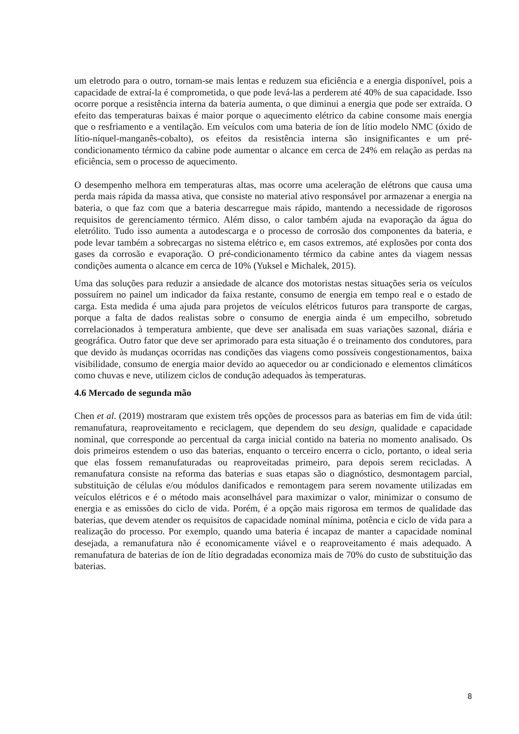um eletrodo para o outro, tornam-se mais lentas e reduzem sua eficiência e a energia disponível, pois a capacidade de extraí-la é comprometida, o que pode levá-las a perderem até 40% de sua capacidade. Isso ocorre porque a resistência interna da bateria aumenta, o que diminui a energia que pode ser extraída. O efeito das temperaturas baixas é maior porque o aquecimento elétrico da cabine consome mais energia que o resfriamento e a ventilação. Em veículos com uma bateria de íon de lítio modelo NMC (óxido de lítio-níquel-manganês-cobalto), os efeitos da resistência interna são insignificantes e um pré-condicionamento térmico da cabine pode aumentar o alcance em cerca de 24% em relação as perdas na eficiência, sem o processo de aquecimento.
O desempenho melhora em temperaturas altas, mas ocorre uma aceleração de elétrons que causa uma perda mais rápida da massa ativa, que consiste no material ativo responsável por armazenar a energia na bateria, o que faz com que a bateria descarregue mais rápido, mantendo a necessidade de rigorosos requisitos de gerenciamento térmico. Além disso, o calor também ajuda na evaporação da água do eletrólito. Tudo isso aumenta a autodescarga e o processo de corrosão dos componentes da bateria, e pode levar também a sobrecargas no sistema elétrico e, em casos extremos, até explosões por conta dos gases da corrosão e evaporação. O pré-condicionamento térmico da cabine antes da viagem nessas condições aumenta o alcance em cerca de 10% (Yuksel e Michalek, 2015).
Uma das soluções para reduzir a ansiedade de alcance dos motoristas nestas situações seria os veículos possuírem no painel um indicador da faixa restante, consumo de energia em tempo real e o estado de carga. Esta medida é uma ajuda para projetos de veículos elétricos futuros para transporte de cargas, porque a falta de dados realistas sobre o consumo de energia ainda é um empecilho, sobretudo correlacionados à temperatura ambiente, que deve ser analisada em suas variações sazonal, diária e geográfica. Outro fator que deve ser aprimorado para esta situação é o treinamento dos condutores, para que devido às mudanças ocorridas nas condições das viagens como possíveis congestionamentos, baixa visibilidade, consumo de energia maior devido ao aquecedor ou ar condicionado e elementos climáticos como chuvas e neve, utilizem ciclos de condução adequados às temperaturas.
4.6 Mercado de segunda mão
Chen et al. (2019) mostraram que existem três opções de processos para as baterias em fim de vida útil: remanufatura, reaproveitamento e reciclagem, que dependem do seu design, qualidade e capacidade nominal, que corresponde ao percentual da carga inicial contido na bateria no momento analisado. Os dois primeiros estendem o uso das baterias, enquanto o terceiro encerra o ciclo, portanto, o ideal seria que elas fossem remanufaturadas ou reaproveitadas primeiro, para depois serem recicladas. A remanufatura consiste na reforma das baterias e suas etapas são o diagnóstico, desmontagem parcial, substituição de células e/ou módulos danificados e remontagem para serem novamente utilizadas em veículos elétricos e é o método mais aconselhável para maximizar o valor, minimizar o consumo de energia e as emissões do ciclo de vida. Porém, é a opção mais rigorosa em termos de qualidade das baterias, que devem atender os requisitos de capacidade nominal mínima, potência e ciclo de vida para a realização do processo. Por exemplo, quando uma bateria é incapaz de manter a capacidade nominal desejada, a remanufatura não é economicamente viável e o reaproveitamento é mais adequado. A remanufatura de baterias de íon de lítio degradadas economiza mais de 70% do custo de substituição das baterias.
8